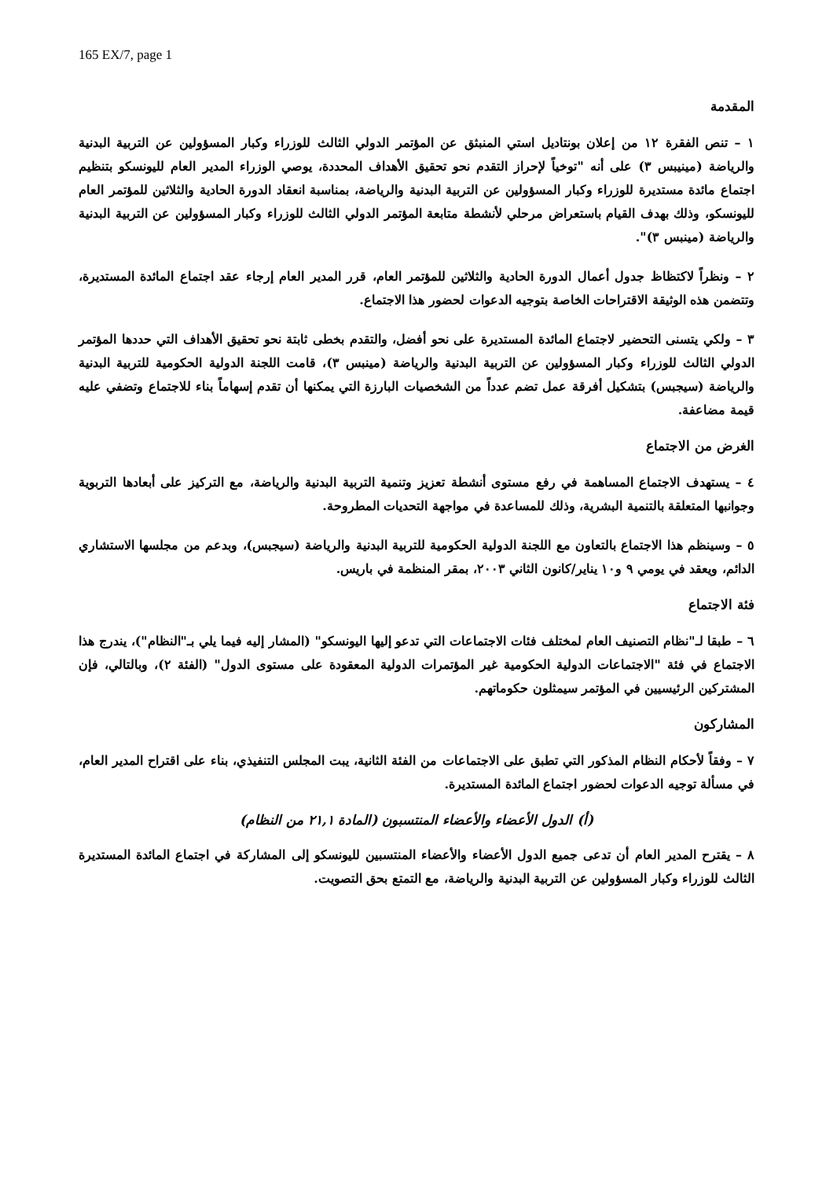165 EX/7, page 1
المقدمة
١ – تنص الفقرة ١٢ من إعلان بونتاديل استي المنبثق عن المؤتمر الدولي الثالث للوزراء وكبار المسؤولين عن التربية البدنية والرياضة (مينيبس ٣) على أنه "توخياً لإحراز التقدم نحو تحقيق الأهداف المحددة، يوصي الوزراء المدير العام لليونسكو بتنظيم اجتماع مائدة مستديرة للوزراء وكبار المسؤولين عن التربية البدنية والرياضة، بمناسبة انعقاد الدورة الحادية والثلاثين للمؤتمر العام لليونسكو، وذلك بهدف القيام باستعراض مرحلي لأنشطة متابعة المؤتمر الدولي الثالث للوزراء وكبار المسؤولين عن التربية البدنية والرياضة (مينبس ٣)".
٢ – ونظراً لاكتظاظ جدول أعمال الدورة الحادية والثلاثين للمؤتمر العام، قرر المدير العام إرجاء عقد اجتماع المائدة المستديرة، وتتضمن هذه الوثيقة الاقتراحات الخاصة بتوجيه الدعوات لحضور هذا الاجتماع.
٣ – ولكي يتسنى التحضير لاجتماع المائدة المستديرة على نحو أفضل، والتقدم بخطى ثابتة نحو تحقيق الأهداف التي حددها المؤتمر الدولي الثالث للوزراء وكبار المسؤولين عن التربية البدنية والرياضة (مينبس ٣)، قامت اللجنة الدولية الحكومية للتربية البدنية والرياضة (سيجبس) بتشكيل أفرقة عمل تضم عدداً من الشخصيات البارزة التي يمكنها أن تقدم إسهاماً بناء للاجتماع وتضفي عليه قيمة مضاعفة.
الغرض من الاجتماع
٤ – يستهدف الاجتماع المساهمة في رفع مستوى أنشطة تعزيز وتنمية التربية البدنية والرياضة، مع التركيز على أبعادها التربوية وجوانبها المتعلقة بالتنمية البشرية، وذلك للمساعدة في مواجهة التحديات المطروحة.
٥ – وسينظم هذا الاجتماع بالتعاون مع اللجنة الدولية الحكومية للتربية البدنية والرياضة (سيجبس)، وبدعم من مجلسها الاستشاري الدائم، ويعقد في يومي ٩ و١٠ يناير/كانون الثاني ٢٠٠٣، بمقر المنظمة في باريس.
فئة الاجتماع
٦ – طبقا لـ"نظام التصنيف العام لمختلف فئات الاجتماعات التي تدعو إليها اليونسكو" (المشار إليه فيما يلي بـ"النظام")، يندرج هذا الاجتماع في فئة "الاجتماعات الدولية الحكومية غير المؤتمرات الدولية المعقودة على مستوى الدول" (الفئة ٢)، وبالتالي، فإن المشتركين الرئيسيين في المؤتمر سيمثلون حكوماتهم.
المشاركون
٧ – وفقاً لأحكام النظام المذكور التي تطبق على الاجتماعات من الفئة الثانية، يبت المجلس التنفيذي، بناء على اقتراح المدير العام، في مسألة توجيه الدعوات لحضور اجتماع المائدة المستديرة.
(أ) الدول الأعضاء والأعضاء المنتسبون (المادة ٢١,١ من النظام)
٨ – يقترح المدير العام أن تدعى جميع الدول الأعضاء والأعضاء المنتسبين لليونسكو إلى المشاركة في اجتماع المائدة المستديرة الثالث للوزراء وكبار المسؤولين عن التربية البدنية والرياضة، مع التمتع بحق التصويت.